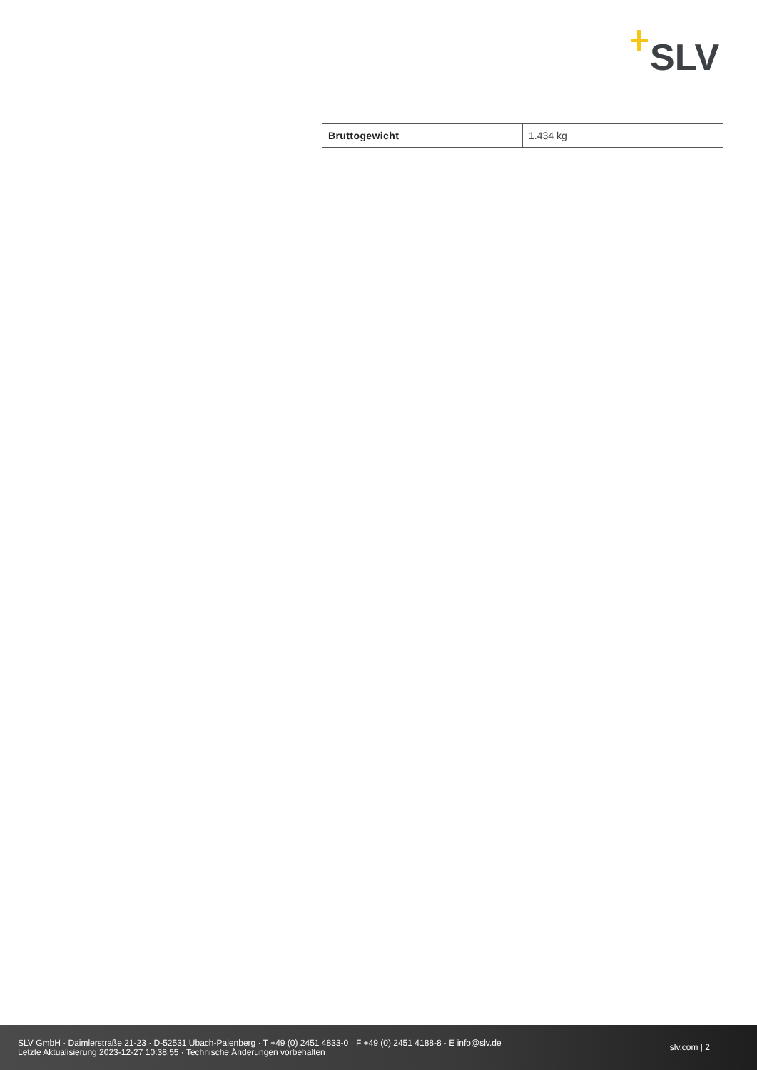SLV
| Bruttogewicht | 1.434 kg |
SLV GmbH · Daimlerstraße 21-23 · D-52531 Übach-Palenberg · T +49 (0) 2451 4833-0 · F +49 (0) 2451 4188-8 · E info@slv.de
Letzte Aktualisierung 2023-12-27 10:38:55 · Technische Änderungen vorbehalten
slv.com | 2